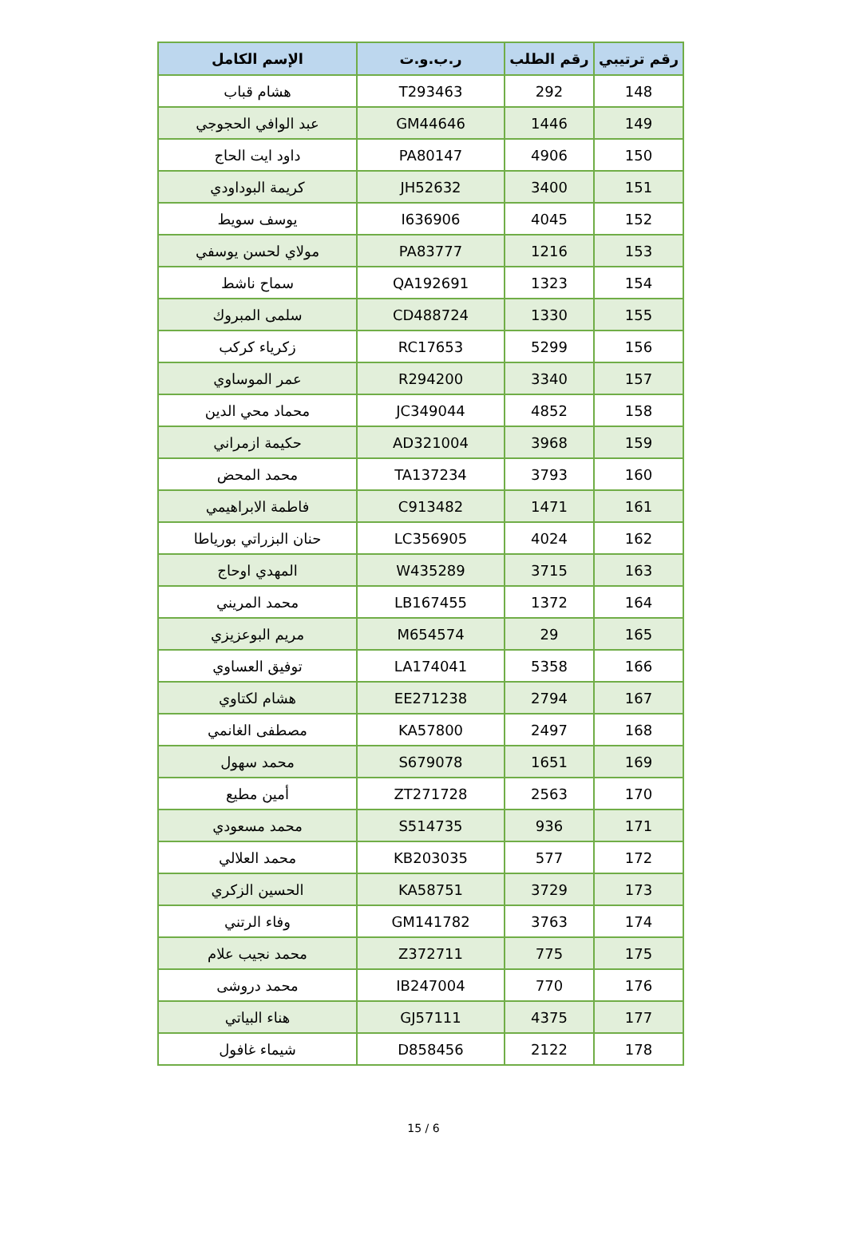| رقم ترتيبي | رقم الطلب | ر.ب.و.ت | الإسم الكامل |
| --- | --- | --- | --- |
| 148 | 292 | T293463 | هشام قباب |
| 149 | 1446 | GM44646 | عبد الوافي الحجوجي |
| 150 | 4906 | PA80147 | داود ايت الحاج |
| 151 | 3400 | JH52632 | كريمة البوداودي |
| 152 | 4045 | I636906 | يوسف سويط |
| 153 | 1216 | PA83777 | مولاي لحسن يوسفي |
| 154 | 1323 | QA192691 | سماح ناشط |
| 155 | 1330 | CD488724 | سلمى المبروك |
| 156 | 5299 | RC17653 | زكرياء كركب |
| 157 | 3340 | R294200 | عمر الموساوي |
| 158 | 4852 | JC349044 | محماد محي الدين |
| 159 | 3968 | AD321004 | حكيمة ازمراني |
| 160 | 3793 | TA137234 | محمد المحض |
| 161 | 1471 | C913482 | فاطمة الابراهيمي |
| 162 | 4024 | LC356905 | حنان البزراتي بورياطا |
| 163 | 3715 | W435289 | المهدي اوحاج |
| 164 | 1372 | LB167455 | محمد المريني |
| 165 | 29 | M654574 | مريم البوعزيزي |
| 166 | 5358 | LA174041 | توفيق العساوي |
| 167 | 2794 | EE271238 | هشام لكتاوي |
| 168 | 2497 | KA57800 | مصطفى الغانمي |
| 169 | 1651 | S679078 | محمد سهول |
| 170 | 2563 | ZT271728 | أمين مطيع |
| 171 | 936 | S514735 | محمد مسعودي |
| 172 | 577 | KB203035 | محمد العلالي |
| 173 | 3729 | KA58751 | الحسين الزكري |
| 174 | 3763 | GM141782 | وفاء الرتني |
| 175 | 775 | Z372711 | محمد نجيب علام |
| 176 | 770 | IB247004 | محمد دروشى |
| 177 | 4375 | GJ57111 | هناء البياتي |
| 178 | 2122 | D858456 | شيماء غافول |
15 / 6